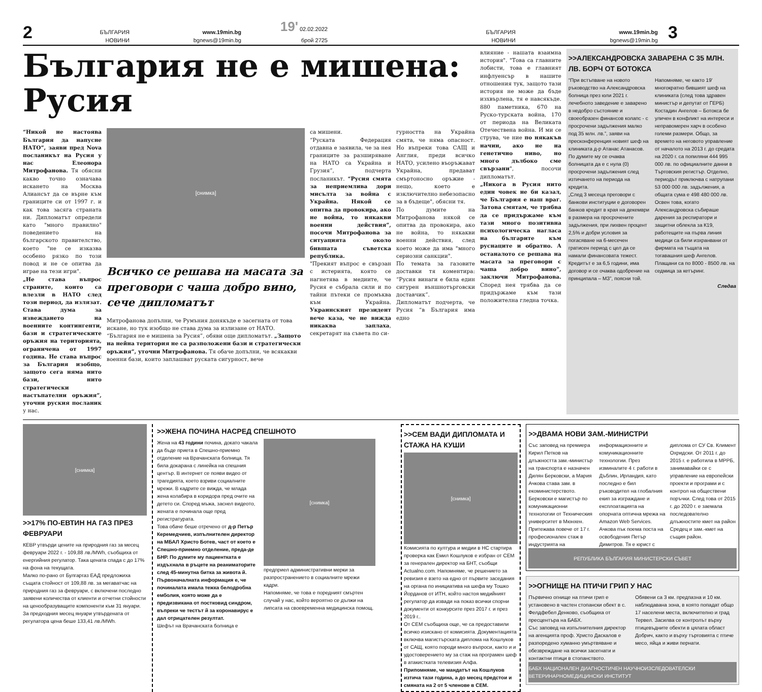2
БЪЛГАРИЯ
НОВИНИ
www.19min.bg
bgnews@19min.bg
19' 02.02.2022
брой 2725
БЪЛГАРИЯ
НОВИНИ
www.19min.bg
bgnews@19min.bg
3
България не е мишена: Русия
“Никой не настоява България да напусне НАТО”, заяви пред Nova посланикът на Русия у нас Елеонора Митрофанова. Тя обясни какво точно означава искането на Москва Алиансът да се върне към границите си от 1997 г. и как това засяга страната ни. Дипломатът определи като "много правилно" поведението на българското правителство, което "не се изказва особено рязко по този повод и не се опитва да играе на тези игри".
„Не става въпрос страните, които са влезли в НАТО след този период, да излязат. Става дума за извеждането на военните контингенти, бази и стратегическите оръжия на територията, ограничена от 1997 година. Не става въпрос за България изобщо, защото сега няма нито бази, нито стратегически настъпателни оръжия”, уточни руския посланик у нас.
[снимка]
Всичко се решава на масата за преговори с чаша добро вино, сече дипломатът
Митрофанова допълни, че Румъния донякъде е засегната от това искане, но тук изобщо не става дума за излизане от НАТО. “България не е мишена за Русия”, обяви още дипломатът. „Защото на нейна територия не са разположени бази и стратегически оръжия”, уточни Митрофанова. Тя обаче допълни, че всякакви военни бази, които заплашват руската сигурност, вече
са мишени.
“Руската Федерация отдавна е заявила, че за нея границите за разширяване на НАТО са Украйна и Грузия”, подчерта посланикът. “Русия смята за неприемлива дори мисълта за война с Украйна. Някой се опитва да провокира, ако не война, то някакви военни действия”, посочи Митрофанова за ситуацията около бившата съветска република.
"Прекият въпрос е свързан с истерията, която се нагнетява в медиите, че Русия е събрала сили и по тайни пътеки се промъква към Украйна. Украинският президент вече каза, че не вижда никаква заплаха, секретарят на съвета по си-
гурността на Украйна смята, че няма опасност. Но въпреки това САЩ и Англия, преди всичко НАТО, усилено въоръжават Украйна, предават смъртоносно оръжие - нещо, което е изключително небезопасно за в бъдеще", обясни тя.
По думите на Митрофанова някой се опитва да провокира, ако не война, то някакви военни действия, след което може да има "много сериозни санкции".
По темата за газовите доставки тя коментира: “Русия винаги е била един сигурен външнотърговски доставчик”.
Дипломатът подчерта, че Русия “в България има едно
влияние - нашата взаимна история". "Това са главните лобисти, това е главният инфлуенсър в нашите отношения тук, защото тази история не може да бъде изхвърлена, тя е навсякъде. 880 паметника, 670 на Руско-турската война, 170 от периода на Великата Отечествена война. И ми се струва, че ние по някакъв начин, ако не на генетично ниво, но много дълбоко сме свързани", посочи дипломатът.
„Никога в Русия нито един човек не би казал, че България е наш враг. Затова смятам, че трябва да се придържаме към тази много позитивна психологическа нагласа на българите към руснаците и обратно. А останалото се решава на масата за преговори с чаша добро вино”, заключи Митрофанова. Според нея трябва да се придържаме към тази положителна гледна точка.
>>АЛЕКСАНДРОВСКА ЗАВАРЕНА С 35 МЛН. ЛВ. БОРЧ ОТ БОТОКСА
“При встъпване на новото ръководство на Александровска болница през юли 2021 г. лечебното заведение е заварено в недобро състояние и своеобразен финансов колапс - с просрочени задължения малко под 35 млн. лв.”, заяви на пресконференция новият шеф на клиниката д-р Атанас Атанасов. По думите му се очаква болницата да е с нула (0) просрочени задължения след изтичането на периода на кредита.
„След 3 месеца преговори с банкови институции е договорен банков кредит в края на декември в размера на просрочените задължения, при лихвен процент 2,5% и добри условия за погасяване на 6-месечен гратисен период с цел да се намали финансовата тежест. Кредитът е за 6,5 години, има договор и се очаква одобрение на принципала – МЗ”, поясни той.
Напомняме, че както 19' многократно бившият шеф на клиниката (след това здравен министър и депутат от ГЕРБ) Костадин Ангелов – Ботокса бе уличен в конфликт на интереси и неправомерен харч в особено големи размери. Общо, за времето на неговото управление от началото на 2013 г. до средата на 2020 г. са попиляни 444 995 000 лв. по официалните данни в Търговския регистър. Отделно, периодът приключва с натрупани 53 000 000 лв. задължения, а общата сума е 498 480 000 лв. Освен това, когато Александровска събираше дарения за респиратори и защитни облекла за К19, работещите на първа линия медици са били изхранвани от фирмата на тъщата на тогавашния шеф Ангелов. Плащани са по 8000 - 8500 лв. на седмица за кетъринг.
Следва
[снимка]
>>17% ПО-ЕВТИН НА ГАЗ ПРЕЗ ФЕВРУАРИ
КЕВР утвърди цените на природния газ за месец февруари 2022 г. - 109,88 лв./MWh, съобщиха от енергийния регулатор. Така цената спада с до 17% на фона на текущата.
Малко по-рано от Булгаргаз ЕАД предложиха същата стойност от 109,88 лв. за мегаватчас на природния газ за февруари, с включени последно заявени количества от клиенти и отчетни стойности на ценообразуващите компоненти към 31 януари.
За предходния месец януари утвърдената от регулатора цена беше 133,41 лв./MWh.
>>ЖЕНА ПОЧИНА НАСРЕД СПЕШНОТО
Жена на 43 години почина, докато чакала да бъде приета в Спешно-приемно отделение на Врачанската болница. Тя била докарана с линейка на спешния център. В интернет се появи видео от трагедията, което взриви социалните мрежи. В кадрите се вижда, че млада жена колабира в коридора пред очите на детето си. Според мъжа, заснел видеото, жената е починала още пред регистратурата.
Това обаче беше отречено от д-р Петър Керемедчиев, изпълнителен директор на МБАЛ Христо Ботев, част от което е Спешно-приемно отделение, преда-де БНР. По думите му пациентката е издъхнала в ръцете на реаниматорите след 45-минутна битка за живота й. Първоначалната информация е, че починалата имала тежка белодробна емболия, която може да е предизвикана от постковид синдром, въпреки че тестът й за коронавирус е дал отрицателен резултат.
Шефът на Врачанската болница е
[снимка]
предприел административни мерки за разпространението в социалните мрежи кадри.
Напомняме, че това е поредният смъртен случай у нас, който вероятно се дължи на липсата на своевременна медицинска помощ.
>>СЕМ ВАДИ ДИПЛОМАТА И СТАЖА НА КУШИ
[снимка]
Комисията по култура и медии в НС стартира проверка как Емил Кошлуков е избран от СЕМ за генерален директор на БНТ, съобщи Actualno.com. Напомняме, че решението за ревизия е взето на едно от първите заседания на органа по инициатива на шефа му Тошко Йорданов от ИТН, който настоя медийният регулатор да извади на показ всички спорни документи от конкурсите през 2017 г. и през 2019 г..
От СЕМ съобщиха още, че са предоставили всичко изискано от комисията. Документацията включва магистърската диплома на Кошлуков от САЩ, която породи много въпроси, както и и удостоверението му за стаж на програмен шеф в атакистката телевизия Алфа.
Припомняме, че мандатът на Кошлуков изтича тази година, а до месец предстои и смяната на 2 от 5 членове в СЕМ.
>>ДВАМА НОВИ ЗАМ.-МИНИСТРИ
Със заповед на премиера Кирил Петков на длъжността зам.-министър на транспорта е назначен Дилян Берковски, а Мария Ачкова става зам. в екоминистерството.
Берковски е магистър по комуникационни технологии от Техническия университет в Мюнхен. Притежава повече от 17 г. професионален стаж в индустрията на информационните и комуникационните технологии. През изминалите 4 г. работи в Дъблин, Ирландия, като последно е бил ръководител на глобалния екип за изграждане и експлоатацията на опорната оптична мрежа на Amazon Web Services.
Ачкова пък поема поста на освободения Петър Димитров. Тя е юрист с диплома от СУ Св. Климент Охридски. От 2011 г. до 2015 г. е работила в МРРБ, занимавайки се с управление на европейски проекти и програми и с контрол на обществени поръчки. След това от 2015 г. до 2020 г. е заемала последователно длъжностите кмет на район Средец и зам.-кмет на същия район.
РЕПУБЛИКА БЪЛГАРИЯ МИНИСТЕРСКИ СЪВЕТ
>>ОГНИЩЕ НА ПТИЧИ ГРИП У НАС
Първично огнище на птичи грип е установено в частен стопански обект в с. Фелдфебел Денково, съобщиха от пресцентъра на БАБХ.
Със заповед на изпълнителния директор на агенцията проф. Христо Даскалов е разпоредено хуманно умъртвяване и обезвреждане на всички засегнати и контактни птици в стопанството.
Обявени са 3 км. предпазна и 10 км. наблюдавана зона, в която попадат общо 17 населени места, включително и град Тервел. Засилва се контролът върху птицевъдните обекти в цялата област Добрич, както и върху търговията с птиче месо, яйца и живи пернати.
БАБХ НАЦИОНАЛЕН ДИАГНОСТИЧЕН НАУЧНОИЗСЛЕДОВАТЕЛСКИ ВЕТЕРИНАРНОМЕДИЦИНСКИ ИНСТИТУТ